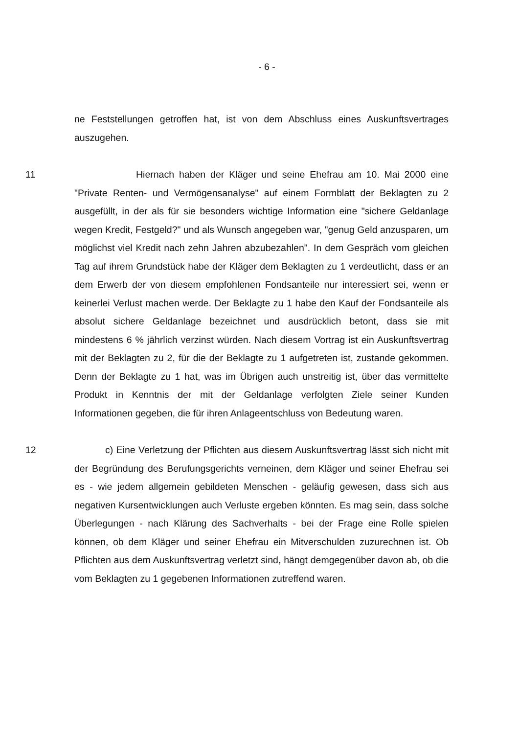- 6 -
ne Feststellungen getroffen hat, ist von dem Abschluss eines Auskunftsvertrages auszugehen.
11 Hiernach haben der Kläger und seine Ehefrau am 10. Mai 2000 eine "Private Renten- und Vermögensanalyse" auf einem Formblatt der Beklagten zu 2 ausgefüllt, in der als für sie besonders wichtige Information eine "sichere Geldanlage wegen Kredit, Festgeld?" und als Wunsch angegeben war, "genug Geld anzusparen, um möglichst viel Kredit nach zehn Jahren abzubezahlen". In dem Gespräch vom gleichen Tag auf ihrem Grundstück habe der Kläger dem Beklagten zu 1 verdeutlicht, dass er an dem Erwerb der von diesem empfohlenen Fondsanteile nur interessiert sei, wenn er keinerlei Verlust machen werde. Der Beklagte zu 1 habe den Kauf der Fondsanteile als absolut sichere Geldanlage bezeichnet und ausdrücklich betont, dass sie mit mindestens 6 % jährlich verzinst würden. Nach diesem Vortrag ist ein Auskunftsvertrag mit der Beklagten zu 2, für die der Beklagte zu 1 aufgetreten ist, zustande gekommen. Denn der Beklagte zu 1 hat, was im Übrigen auch unstreitig ist, über das vermittelte Produkt in Kenntnis der mit der Geldanlage verfolgten Ziele seiner Kunden Informationen gegeben, die für ihren Anlageentschluss von Bedeutung waren.
12 c) Eine Verletzung der Pflichten aus diesem Auskunftsvertrag lässt sich nicht mit der Begründung des Berufungsgerichts verneinen, dem Kläger und seiner Ehefrau sei es - wie jedem allgemein gebildeten Menschen - geläufig gewesen, dass sich aus negativen Kursentwicklungen auch Verluste ergeben könnten. Es mag sein, dass solche Überlegungen - nach Klärung des Sachverhalts - bei der Frage eine Rolle spielen können, ob dem Kläger und seiner Ehefrau ein Mitverschulden zuzurechnen ist. Ob Pflichten aus dem Auskunftsvertrag verletzt sind, hängt demgegenüber davon ab, ob die vom Beklagten zu 1 gegebenen Informationen zutreffend waren.